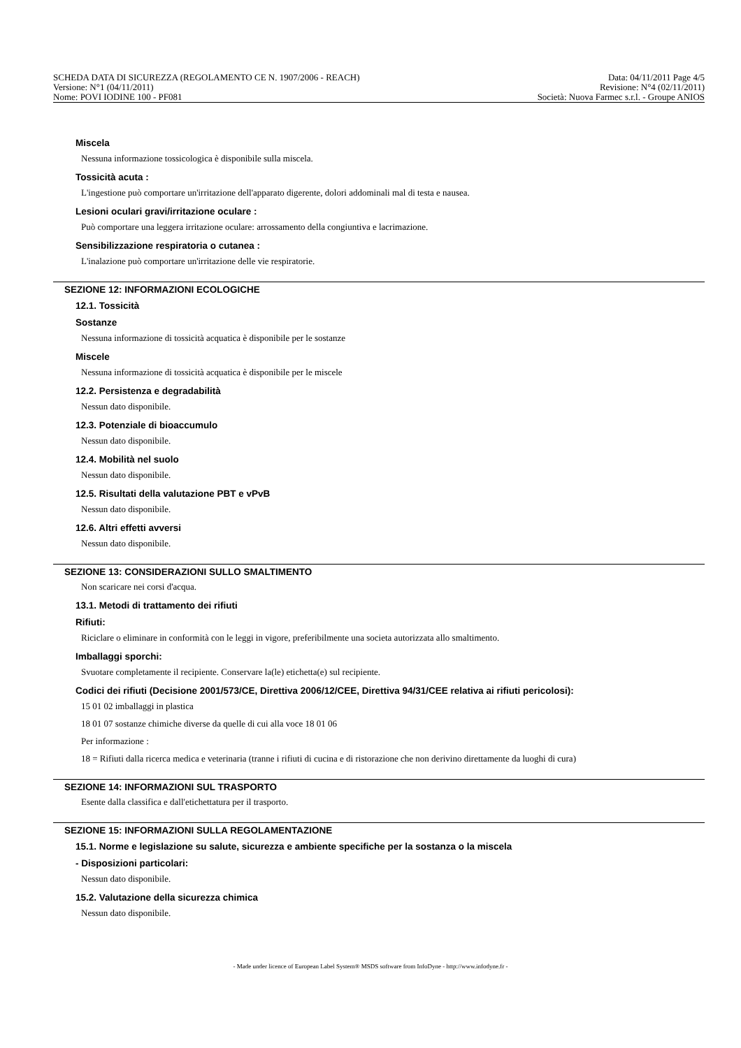SCHEDA DATA DI SICUREZZA (REGOLAMENTO CE N. 1907/2006 - REACH) Data: 04/11/2011 Page 4/5
Versione: N°1 (04/11/2011) Revisione: N°4 (02/11/2011)
Nome: POVI IODINE 100 - PF081 Società: Nuova Farmec s.r.l. - Groupe ANIOS
Miscela
Nessuna informazione tossicologica è disponibile sulla miscela.
Tossicità acuta :
L'ingestione può comportare un'irritazione dell'apparato digerente, dolori addominali mal di testa e nausea.
Lesioni oculari gravi/irritazione oculare :
Può comportare una leggera irritazione oculare: arrossamento della congiuntiva e lacrimazione.
Sensibilizzazione respiratoria o cutanea :
L'inalazione può comportare un'irritazione delle vie respiratorie.
SEZIONE 12: INFORMAZIONI ECOLOGICHE
12.1. Tossicità
Sostanze
Nessuna informazione di tossicità acquatica è disponibile per le sostanze
Miscele
Nessuna informazione di tossicità acquatica è disponibile per le miscele
12.2. Persistenza e degradabilità
Nessun dato disponibile.
12.3. Potenziale di bioaccumulo
Nessun dato disponibile.
12.4. Mobilità nel suolo
Nessun dato disponibile.
12.5. Risultati della valutazione PBT e vPvB
Nessun dato disponibile.
12.6. Altri effetti avversi
Nessun dato disponibile.
SEZIONE 13: CONSIDERAZIONI SULLO SMALTIMENTO
Non scaricare nei corsi d'acqua.
13.1. Metodi di trattamento dei rifiuti
Rifiuti:
Riciclare o eliminare in conformità con le leggi in vigore, preferibilmente una societa autorizzata allo smaltimento.
Imballaggi sporchi:
Svuotare completamente il recipiente. Conservare la(le) etichetta(e) sul recipiente.
Codici dei rifiuti (Decisione 2001/573/CE, Direttiva 2006/12/CEE, Direttiva 94/31/CEE relativa ai rifiuti pericolosi):
15 01 02 imballaggi in plastica
18 01 07 sostanze chimiche diverse da quelle di cui alla voce 18 01 06
Per informazione :
18 = Rifiuti dalla ricerca medica e veterinaria (tranne i rifiuti di cucina e di ristorazione che non derivino direttamente da luoghi di cura)
SEZIONE 14: INFORMAZIONI SUL TRASPORTO
Esente dalla classifica e dall'etichettatura per il trasporto.
SEZIONE 15: INFORMAZIONI SULLA REGOLAMENTAZIONE
15.1. Norme e legislazione su salute, sicurezza e ambiente specifiche per la sostanza o la miscela
- Disposizioni particolari:
Nessun dato disponibile.
15.2. Valutazione della sicurezza chimica
Nessun dato disponibile.
- Made under licence of European Label System® MSDS software from InfoDyne - http://www.infodyne.fr -